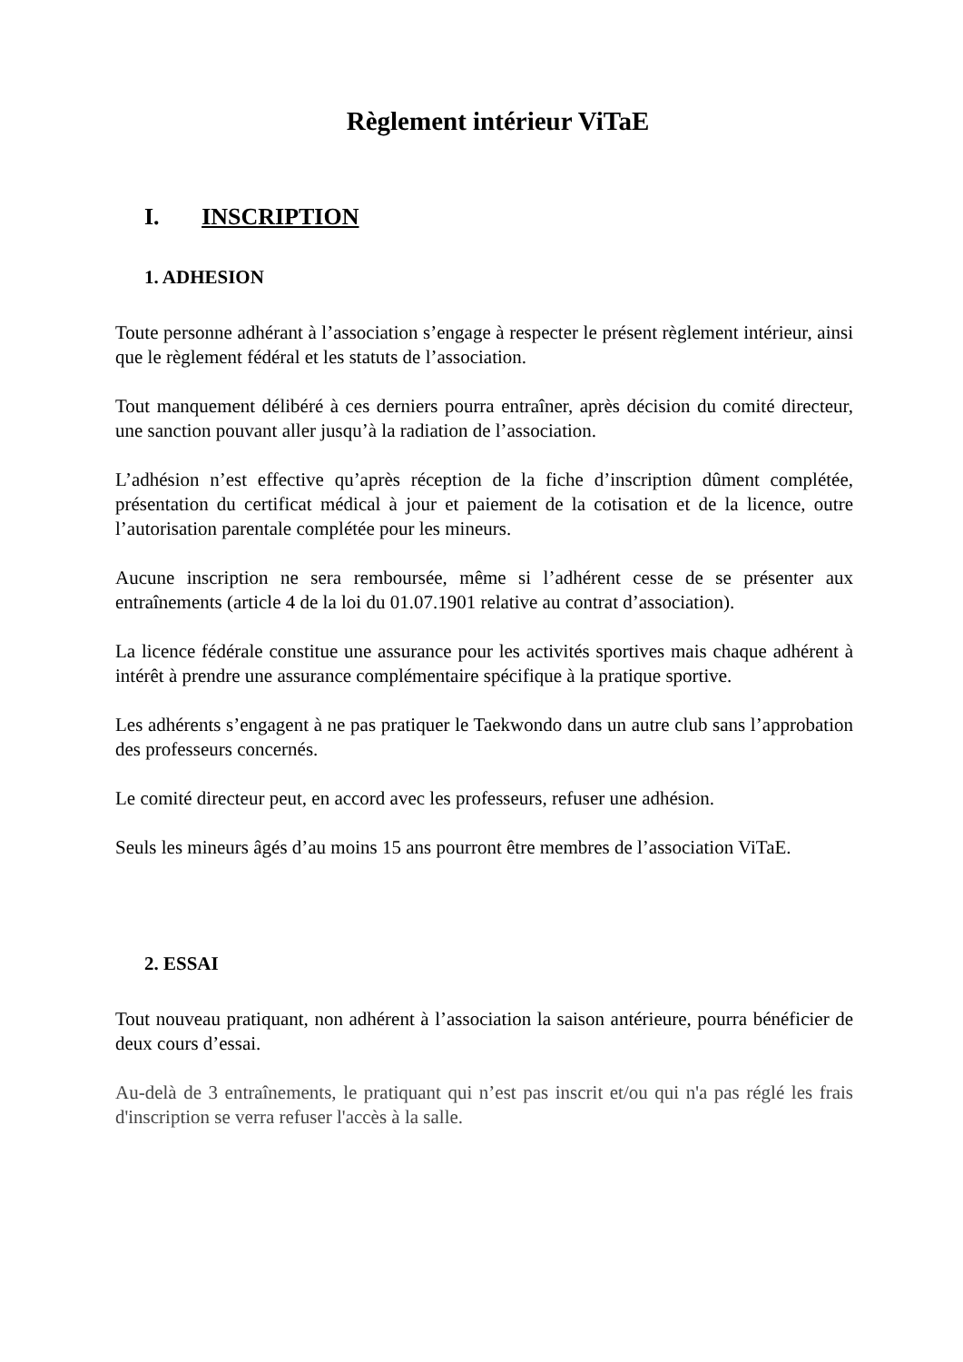Règlement intérieur ViTaE
I. INSCRIPTION
1. ADHESION
Toute personne adhérant à l’association s’engage à respecter le présent règlement intérieur, ainsi que le règlement fédéral et les statuts de l’association.
Tout manquement délibéré à ces derniers pourra entraîner, après décision du comité directeur, une sanction pouvant aller jusqu’à la radiation de l’association.
L’adhésion n’est effective qu’après réception de la fiche d’inscription dûment complétée, présentation du certificat médical à jour et paiement de la cotisation et de la licence, outre l’autorisation parentale complétée pour les mineurs.
Aucune inscription ne sera remboursée, même si l’adhérent cesse de se présenter aux entraînements (article 4 de la loi du 01.07.1901 relative au contrat d’association).
La licence fédérale constitue une assurance pour les activités sportives mais chaque adhérent à intérêt à prendre une assurance complémentaire spécifique à la pratique sportive.
Les adhérents s’engagent à ne pas pratiquer le Taekwondo dans un autre club sans l’approbation des professeurs concernés.
Le comité directeur peut, en accord avec les professeurs, refuser une adhésion.
Seuls les mineurs âgés d’au moins 15 ans pourront être membres de l’association ViTaE.
2. ESSAI
Tout nouveau pratiquant, non adhérent à l’association la saison antérieure, pourra bénéficier de deux cours d’essai.
Au-delà de 3 entraînements, le pratiquant qui n’est pas inscrit et/ou qui n'a pas réglé les frais d'inscription se verra refuser l'accès à la salle.